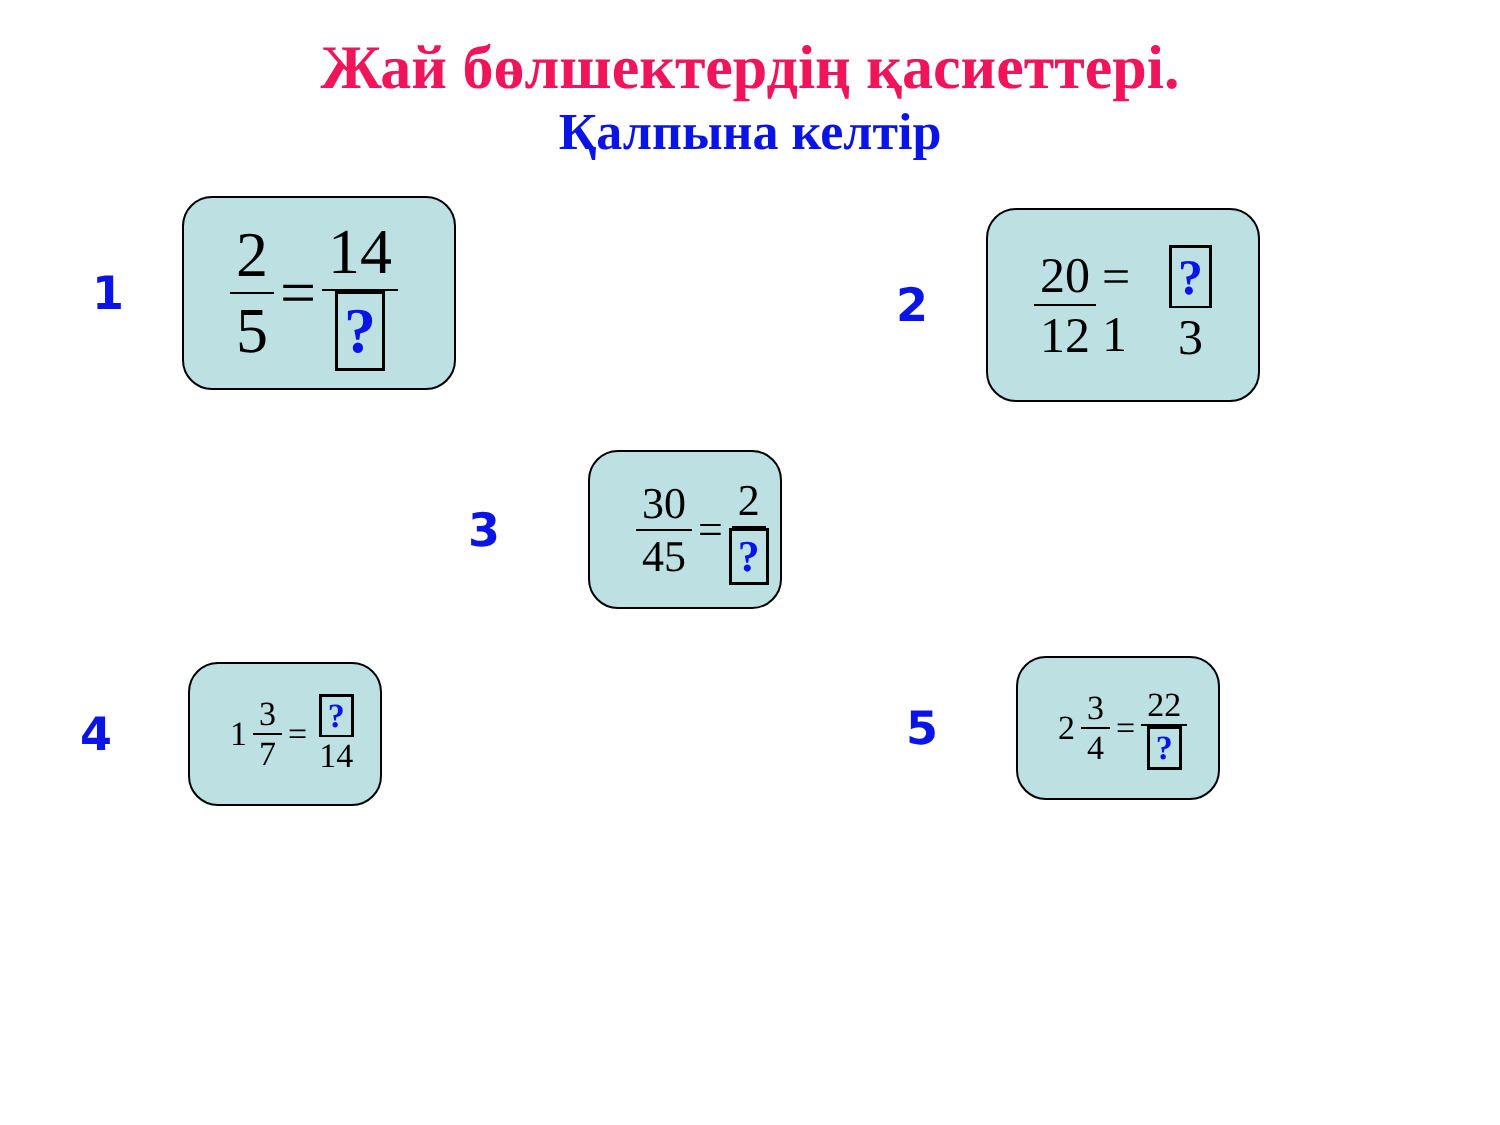Жай бөлшектердің қасиеттері.
Қалпына келтір
1
2 5
=
14?
2
20 12
= 1
? 3
3
30 45
=
2?
4
1
3 7
=
? 14
5
2
3 4
=
22?